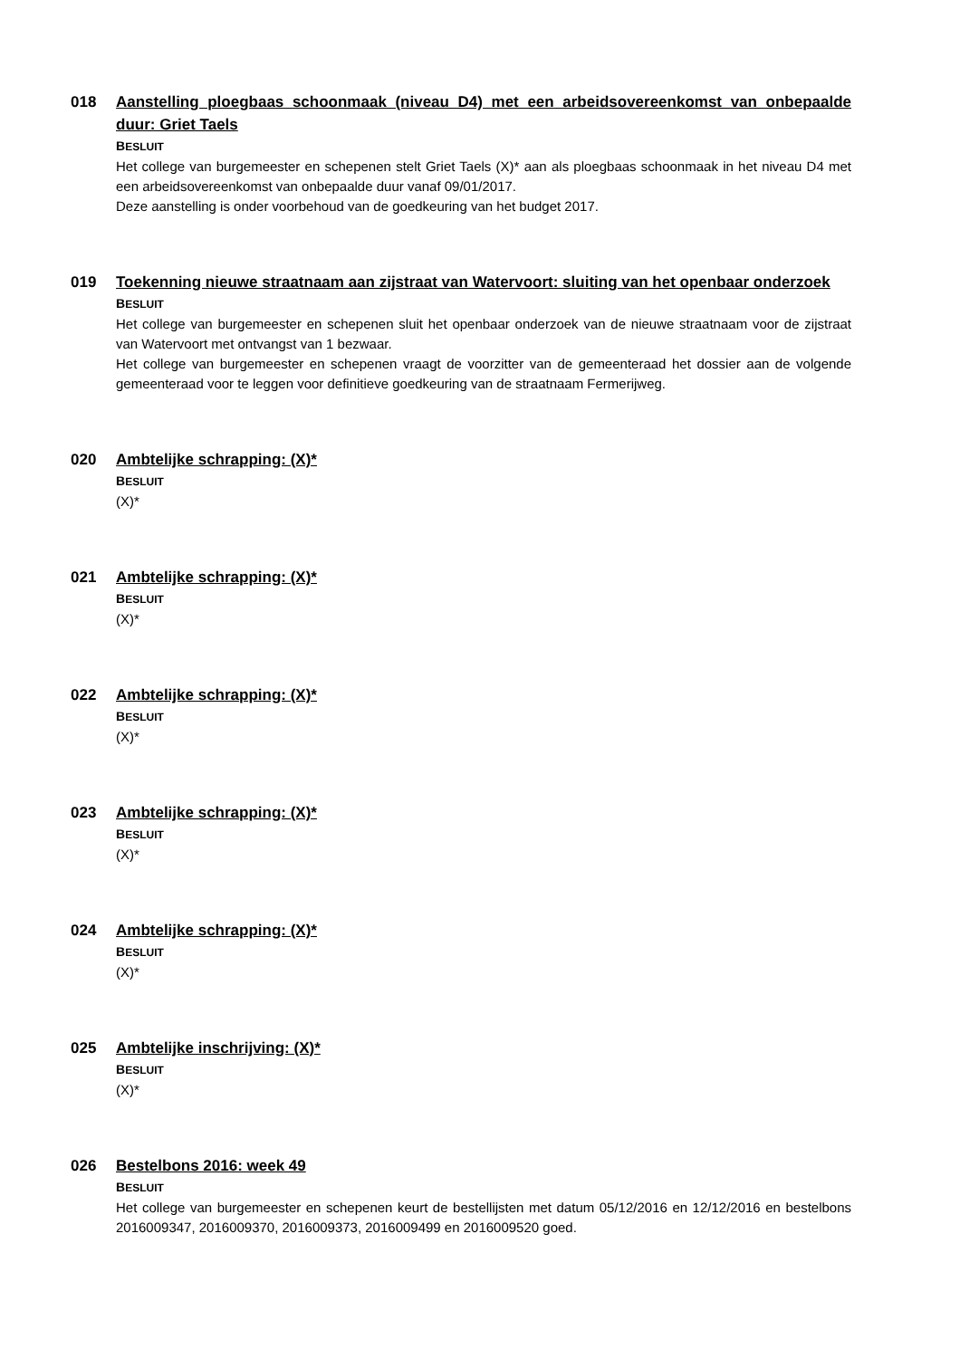018
Aanstelling ploegbaas schoonmaak (niveau D4) met een arbeidsovereenkomst van onbepaalde duur: Griet Taels
BESLUIT
Het college van burgemeester en schepenen stelt Griet Taels (X)* aan als ploegbaas schoonmaak in het niveau D4 met een arbeidsovereenkomst van onbepaalde duur vanaf 09/01/2017.
Deze aanstelling is onder voorbehoud van de goedkeuring van het budget 2017.
019
Toekenning nieuwe straatnaam aan zijstraat van Watervoort: sluiting van het openbaar onderzoek
BESLUIT
Het college van burgemeester en schepenen sluit het openbaar onderzoek van de nieuwe straatnaam voor de zijstraat van Watervoort met ontvangst van 1 bezwaar.
Het college van burgemeester en schepenen vraagt de voorzitter van de gemeenteraad het dossier aan de volgende gemeenteraad voor te leggen voor definitieve goedkeuring van de straatnaam Fermerijweg.
020
Ambtelijke schrapping: (X)*
BESLUIT
(X)*
021
Ambtelijke schrapping: (X)*
BESLUIT
(X)*
022
Ambtelijke schrapping: (X)*
BESLUIT
(X)*
023
Ambtelijke schrapping: (X)*
BESLUIT
(X)*
024
Ambtelijke schrapping: (X)*
BESLUIT
(X)*
025
Ambtelijke inschrijving: (X)*
BESLUIT
(X)*
026
Bestelbons 2016: week 49
BESLUIT
Het college van burgemeester en schepenen keurt de bestellijsten met datum 05/12/2016 en 12/12/2016 en bestelbons 2016009347, 2016009370, 2016009373, 2016009499 en 2016009520 goed.